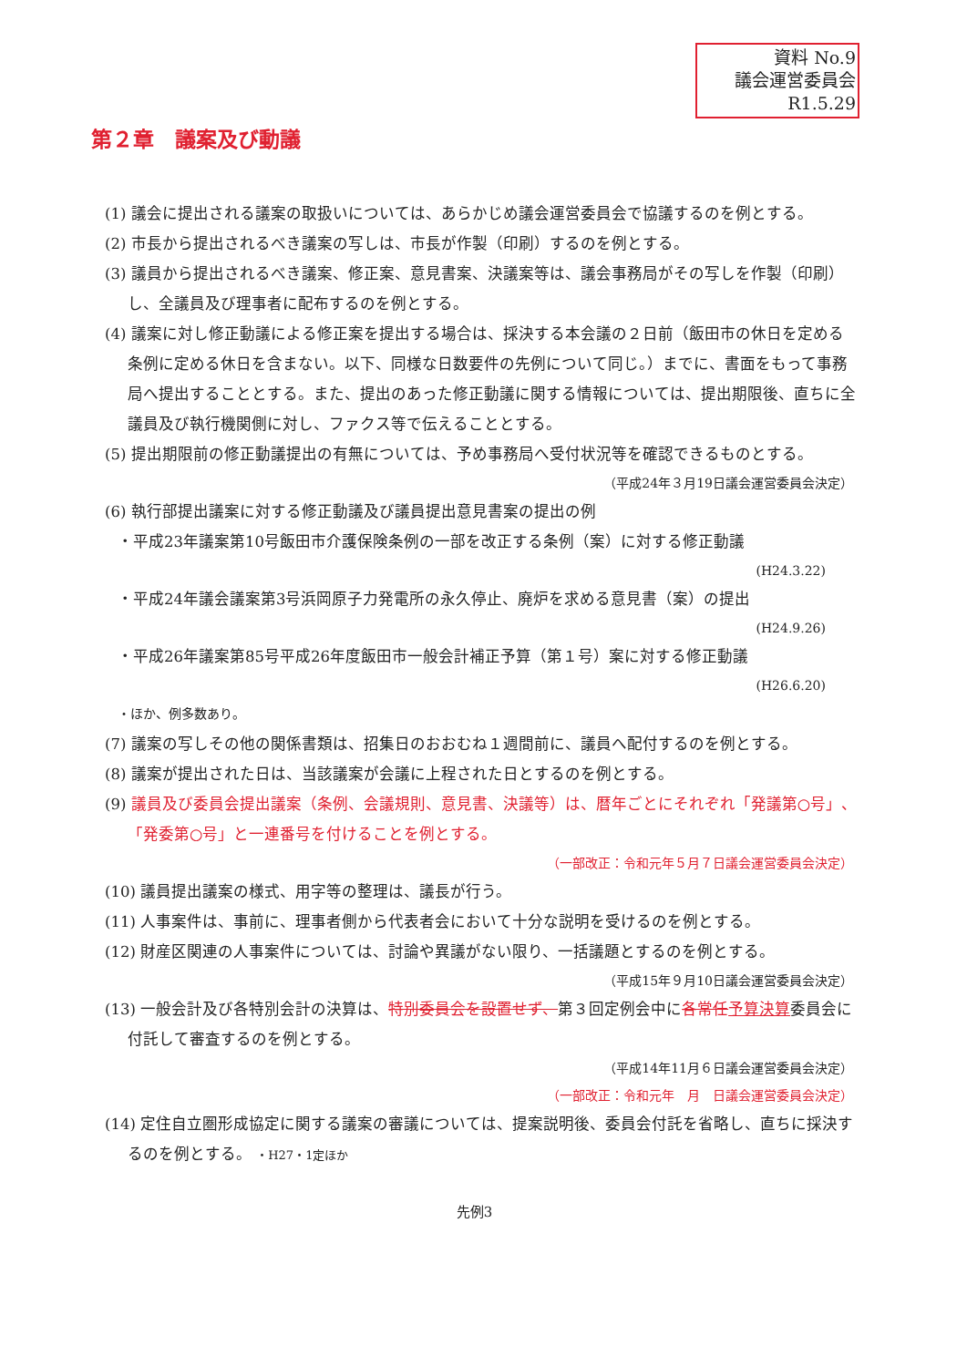資料 No.9
議会運営委員会
R1.5.29
第２章　議案及び動議
(1) 議会に提出される議案の取扱いについては、あらかじめ議会運営委員会で協議するのを例とする。
(2) 市長から提出されるべき議案の写しは、市長が作製（印刷）するのを例とする。
(3) 議員から提出されるべき議案、修正案、意見書案、決議案等は、議会事務局がその写しを作製（印刷）し、全議員及び理事者に配布するのを例とする。
(4) 議案に対し修正動議による修正案を提出する場合は、採決する本会議の２日前（飯田市の休日を定める条例に定める休日を含まない。以下、同様な日数要件の先例について同じ。）までに、書面をもって事務局へ提出することとする。また、提出のあった修正動議に関する情報については、提出期限後、直ちに全議員及び執行機関側に対し、ファクス等で伝えることとする。
(5) 提出期限前の修正動議提出の有無については、予め事務局へ受付状況等を確認できるものとする。
（平成24年３月19日議会運営委員会決定）
(6) 執行部提出議案に対する修正動議及び議員提出意見書案の提出の例
・平成23年議案第10号飯田市介護保険条例の一部を改正する条例（案）に対する修正動議
(H24.3.22)
・平成24年議会議案第3号浜岡原子力発電所の永久停止、廃炉を求める意見書（案）の提出
(H24.9.26)
・平成26年議案第85号平成26年度飯田市一般会計補正予算（第１号）案に対する修正動議
(H26.6.20)
・ほか、例多数あり。
(7) 議案の写しその他の関係書類は、招集日のおおむね１週間前に、議員へ配付するのを例とする。
(8) 議案が提出された日は、当該議案が会議に上程された日とするのを例とする。
(9) 議員及び委員会提出議案（条例、会議規則、意見書、決議等）は、暦年ごとにそれぞれ「発議第○号」、「発委第○号」と一連番号を付けることを例とする。
（一部改正：令和元年５月７日議会運営委員会決定）
(10) 議員提出議案の様式、用字等の整理は、議長が行う。
(11) 人事案件は、事前に、理事者側から代表者会において十分な説明を受けるのを例とする。
(12) 財産区関連の人事案件については、討論や異議がない限り、一括議題とするのを例とする。
（平成15年９月10日議会運営委員会決定）
(13) 一般会計及び各特別会計の決算は、特別委員会を設置せず、第３回定例会中に各常任予算決算委員会に付託して審査するのを例とする。
（平成14年11月６日議会運営委員会決定）
（一部改正：令和元年　月　日議会運営委員会決定）
(14) 定住自立圏形成協定に関する議案の審議については、提案説明後、委員会付託を省略し、直ちに採決するのを例とする。 ・H27・1定ほか
先例3